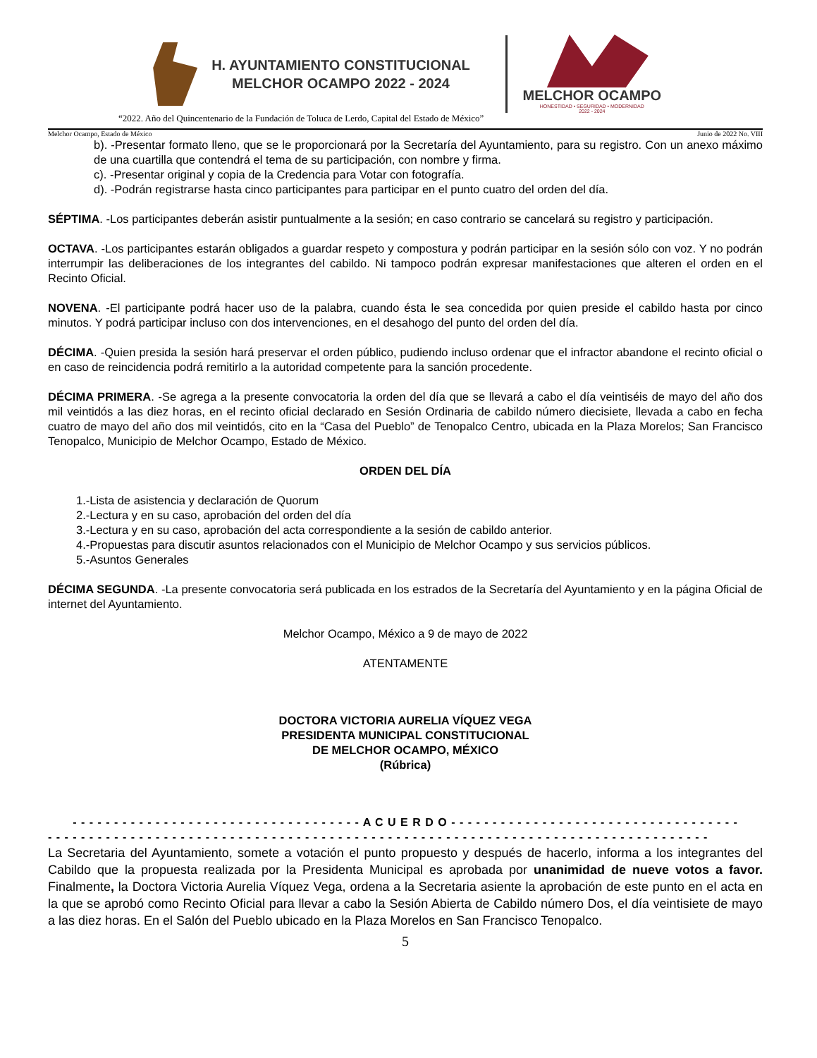H. AYUNTAMIENTO CONSTITUCIONAL
MELCHOR OCAMPO 2022 - 2024
MELCHOR OCAMPO
HONESTIDAD • SEGURIDAD • MODERNIDAD
2022 - 2024
“2022. Año del Quincentenario de la Fundación de Toluca de Lerdo, Capital del Estado de México”
Melchor Ocampo, Estado de México Junio de 2022 No. VIII
b). -Presentar formato lleno, que se le proporcionará por la Secretaría del Ayuntamiento, para su registro. Con un anexo máximo de una cuartilla que contendrá el tema de su participación, con nombre y firma.
c). -Presentar original y copia de la Credencia para Votar con fotografía.
d). -Podrán registrarse hasta cinco participantes para participar en el punto cuatro del orden del día.
SÉPTIMA. -Los participantes deberán asistir puntualmente a la sesión; en caso contrario se cancelará su registro y participación.
OCTAVA. -Los participantes estarán obligados a guardar respeto y compostura y podrán participar en la sesión sólo con voz. Y no podrán interrumpir las deliberaciones de los integrantes del cabildo. Ni tampoco podrán expresar manifestaciones que alteren el orden en el Recinto Oficial.
NOVENA. -El participante podrá hacer uso de la palabra, cuando ésta le sea concedida por quien preside el cabildo hasta por cinco minutos. Y podrá participar incluso con dos intervenciones, en el desahogo del punto del orden del día.
DÉCIMA. -Quien presida la sesión hará preservar el orden público, pudiendo incluso ordenar que el infractor abandone el recinto oficial o en caso de reincidencia podrá remitirlo a la autoridad competente para la sanción procedente.
DÉCIMA PRIMERA. -Se agrega a la presente convocatoria la orden del día que se llevará a cabo el día veintiséis de mayo del año dos mil veintidós a las diez horas, en el recinto oficial declarado en Sesión Ordinaria de cabildo número diecisiete, llevada a cabo en fecha cuatro de mayo del año dos mil veintidós, cito en la “Casa del Pueblo” de Tenopalco Centro, ubicada en la Plaza Morelos; San Francisco Tenopalco, Municipio de Melchor Ocampo, Estado de México.
ORDEN DEL DÍA
1.-Lista de asistencia y declaración de Quorum
2.-Lectura y en su caso, aprobación del orden del día
3.-Lectura y en su caso, aprobación del acta correspondiente a la sesión de cabildo anterior.
4.-Propuestas para discutir asuntos relacionados con el Municipio de Melchor Ocampo y sus servicios públicos.
5.-Asuntos Generales
DÉCIMA SEGUNDA. -La presente convocatoria será publicada en los estrados de la Secretaría del Ayuntamiento y en la página Oficial de internet del Ayuntamiento.
Melchor Ocampo, México a 9 de mayo de 2022
ATENTAMENTE
DOCTORA VICTORIA AURELIA VÍQUEZ VEGA
PRESIDENTA MUNICIPAL CONSTITUCIONAL
DE MELCHOR OCAMPO, MÉXICO
(Rúbrica)
- - - - - - - - - - - - - - - - - - - - - - - - - - - - - - - - - - - A C U E R D O - - - - - - - - - - - - - - - - - - - - - - - - - - - - - - - - - - -
- - - - - - - - - - - - - - - - - - - - - - - - - - - - - - - - - - - - - - - - - - - - - - - - - - - - - - - - - - - - - - - - - - - - - - - - - - - - - - - -
La Secretaria del Ayuntamiento, somete a votación el punto propuesto y después de hacerlo, informa a los integrantes del Cabildo que la propuesta realizada por la Presidenta Municipal es aprobada por unanimidad de nueve votos a favor. Finalmente, la Doctora Victoria Aurelia Víquez Vega, ordena a la Secretaria asiente la aprobación de este punto en el acta en la que se aprobó como Recinto Oficial para llevar a cabo la Sesión Abierta de Cabildo número Dos, el día veintisiete de mayo a las diez horas. En el Salón del Pueblo ubicado en la Plaza Morelos en San Francisco Tenopalco.
5